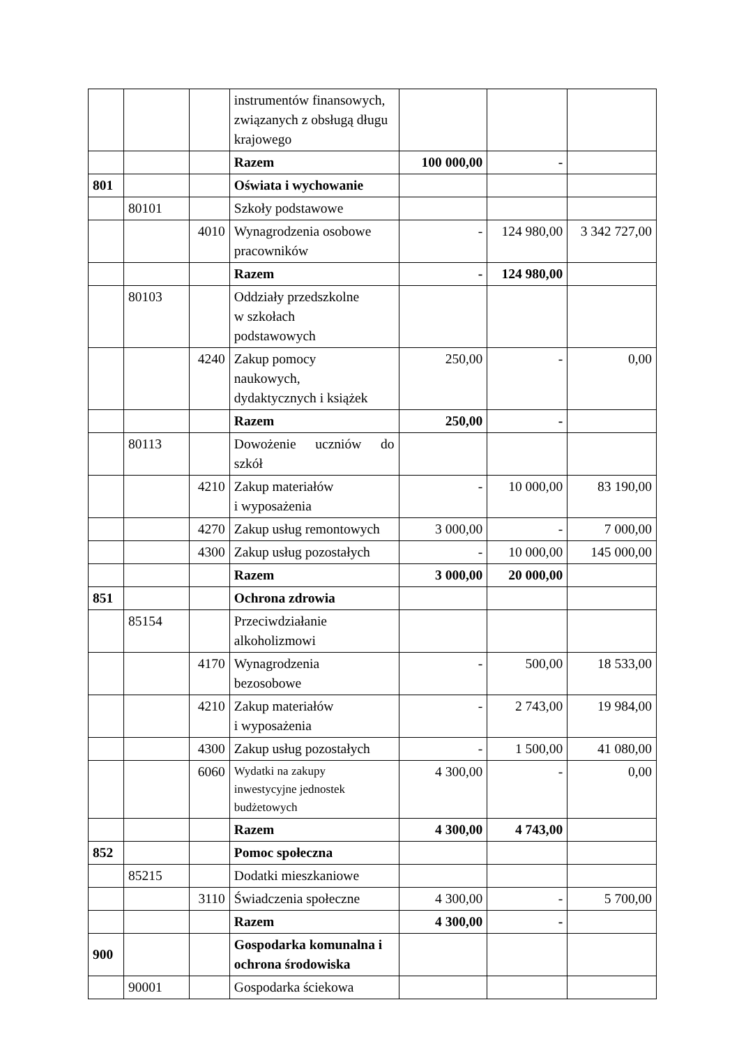| | | | instrumentów finansowych, związanych z obsługą długu krajowego | | | |
| | | | Razem | 100 000,00 | - | |
| 801 | | | Oświata i wychowanie | | | |
| | 80101 | | Szkoły podstawowe | | | |
| | | 4010 | Wynagrodzenia osobowe pracowników | - | 124 980,00 | 3 342 727,00 |
| | | | Razem | - | 124 980,00 | |
| | 80103 | | Oddziały przedszkolne w szkołach podstawowych | | | |
| | | 4240 | Zakup pomocy naukowych, dydaktycznych i książek | 250,00 | - | 0,00 |
| | | | Razem | 250,00 | - | |
| | 80113 | | Dowożenie uczniów do szkół | | | |
| | | 4210 | Zakup materiałów i wyposażenia | - | 10 000,00 | 83 190,00 |
| | | 4270 | Zakup usług remontowych | 3 000,00 | - | 7 000,00 |
| | | 4300 | Zakup usług pozostałych | - | 10 000,00 | 145 000,00 |
| | | | Razem | 3 000,00 | 20 000,00 | |
| 851 | | | Ochrona zdrowia | | | |
| | 85154 | | Przeciwdziałanie alkoholizmowi | | | |
| | | 4170 | Wynagrodzenia bezosobowe | - | 500,00 | 18 533,00 |
| | | 4210 | Zakup materiałów i wyposażenia | - | 2 743,00 | 19 984,00 |
| | | 4300 | Zakup usług pozostałych | - | 1 500,00 | 41 080,00 |
| | | 6060 | Wydatki na zakupy inwestycyjne jednostek budżetowych | 4 300,00 | - | 0,00 |
| | | | Razem | 4 300,00 | 4 743,00 | |
| 852 | | | Pomoc społeczna | | | |
| | 85215 | | Dodatki mieszkaniowe | | | |
| | | 3110 | Świadczenia społeczne | 4 300,00 | - | 5 700,00 |
| | | | Razem | 4 300,00 | - | |
| 900 | | | Gospodarka komunalna i ochrona środowiska | | | |
| | 90001 | | Gospodarka ściekowa | | | |